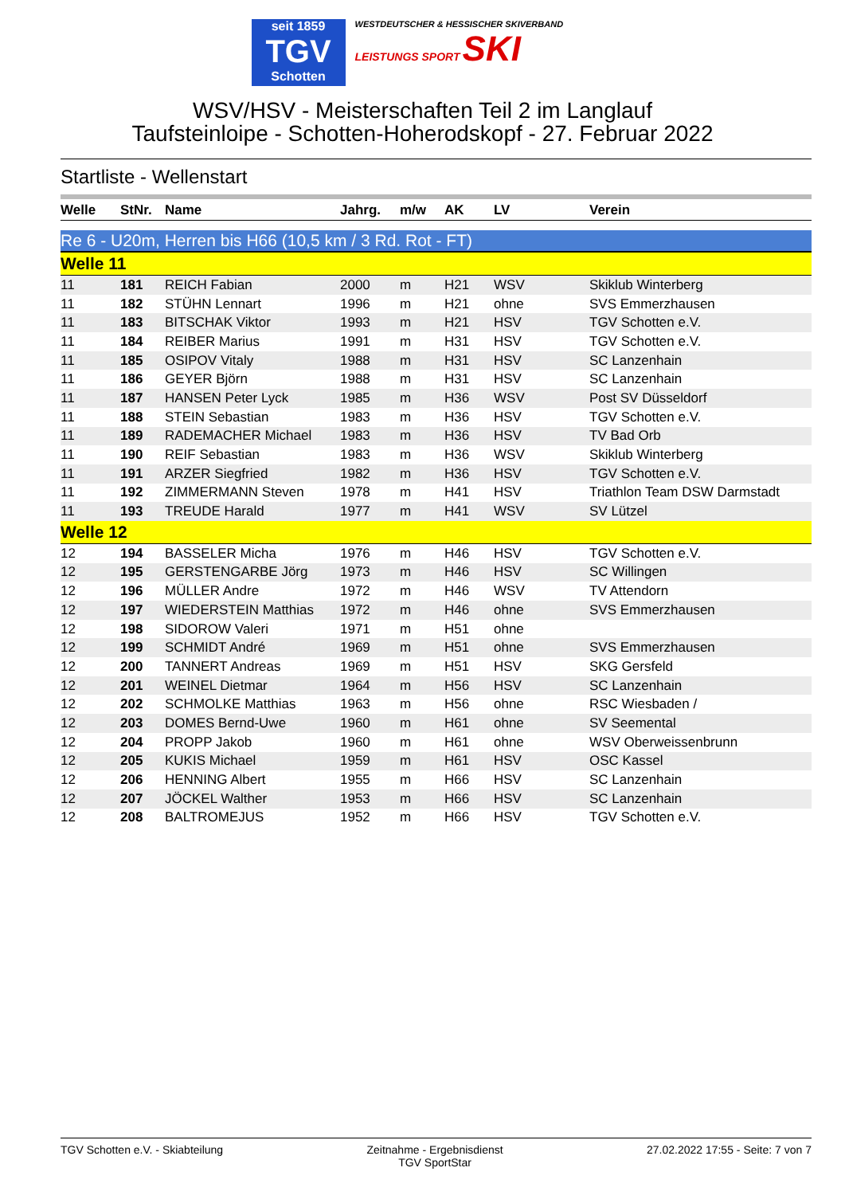seit 1859
TGV
Schotten
WESTDEUTSCHER & HESSISCHER SKIVERBAND
LEISTUNGS SPORT SKI
WSV/HSV - Meisterschaften Teil 2 im Langlauf
Taufsteinloipe - Schotten-Hoherodskopf - 27. Februar 2022
Startliste - Wellenstart
| Welle | StNr. | Name | Jahrg. | m/w | AK | LV | Verein |
| --- | --- | --- | --- | --- | --- | --- | --- |
| Re 6 - U20m, Herren bis H66 (10,5 km / 3 Rd. Rot - FT) | | | | | | | |
| Welle 11 | | | | | | | |
| 11 | 181 | REICH Fabian | 2000 | m | H21 | WSV | Skiklub Winterberg |
| 11 | 182 | STÜHN Lennart | 1996 | m | H21 | ohne | SVS Emmerzhausen |
| 11 | 183 | BITSCHAK Viktor | 1993 | m | H21 | HSV | TGV Schotten e.V. |
| 11 | 184 | REIBER Marius | 1991 | m | H31 | HSV | TGV Schotten e.V. |
| 11 | 185 | OSIPOV Vitaly | 1988 | m | H31 | HSV | SC Lanzenhain |
| 11 | 186 | GEYER Björn | 1988 | m | H31 | HSV | SC Lanzenhain |
| 11 | 187 | HANSEN Peter Lyck | 1985 | m | H36 | WSV | Post SV Düsseldorf |
| 11 | 188 | STEIN Sebastian | 1983 | m | H36 | HSV | TGV Schotten e.V. |
| 11 | 189 | RADEMACHER Michael | 1983 | m | H36 | HSV | TV Bad Orb |
| 11 | 190 | REIF Sebastian | 1983 | m | H36 | WSV | Skiklub Winterberg |
| 11 | 191 | ARZER Siegfried | 1982 | m | H36 | HSV | TGV Schotten e.V. |
| 11 | 192 | ZIMMERMANN Steven | 1978 | m | H41 | HSV | Triathlon Team DSW Darmstadt |
| 11 | 193 | TREUDE Harald | 1977 | m | H41 | WSV | SV Lützel |
| Welle 12 | | | | | | | |
| 12 | 194 | BASSELER Micha | 1976 | m | H46 | HSV | TGV Schotten e.V. |
| 12 | 195 | GERSTENGARBE Jörg | 1973 | m | H46 | HSV | SC Willingen |
| 12 | 196 | MÜLLER Andre | 1972 | m | H46 | WSV | TV Attendorn |
| 12 | 197 | WIEDERSTEIN Matthias | 1972 | m | H46 | ohne | SVS Emmerzhausen |
| 12 | 198 | SIDOROW Valeri | 1971 | m | H51 | ohne | |
| 12 | 199 | SCHMIDT André | 1969 | m | H51 | ohne | SVS Emmerzhausen |
| 12 | 200 | TANNERT Andreas | 1969 | m | H51 | HSV | SKG Gersfeld |
| 12 | 201 | WEINEL Dietmar | 1964 | m | H56 | HSV | SC Lanzenhain |
| 12 | 202 | SCHMOLKE Matthias | 1963 | m | H56 | ohne | RSC Wiesbaden / |
| 12 | 203 | DOMES Bernd-Uwe | 1960 | m | H61 | ohne | SV Seemental |
| 12 | 204 | PROPP Jakob | 1960 | m | H61 | ohne | WSV Oberweissenbrunn |
| 12 | 205 | KUKIS Michael | 1959 | m | H61 | HSV | OSC Kassel |
| 12 | 206 | HENNING Albert | 1955 | m | H66 | HSV | SC Lanzenhain |
| 12 | 207 | JÖCKEL Walther | 1953 | m | H66 | HSV | SC Lanzenhain |
| 12 | 208 | BALTROMEJUS | 1952 | m | H66 | HSV | TGV Schotten e.V. |
TGV Schotten e.V. - Skiabteilung
Zeitnahme - Ergebnisdienst
TGV SportStar
27.02.2022 17:55 - Seite: 7 von 7